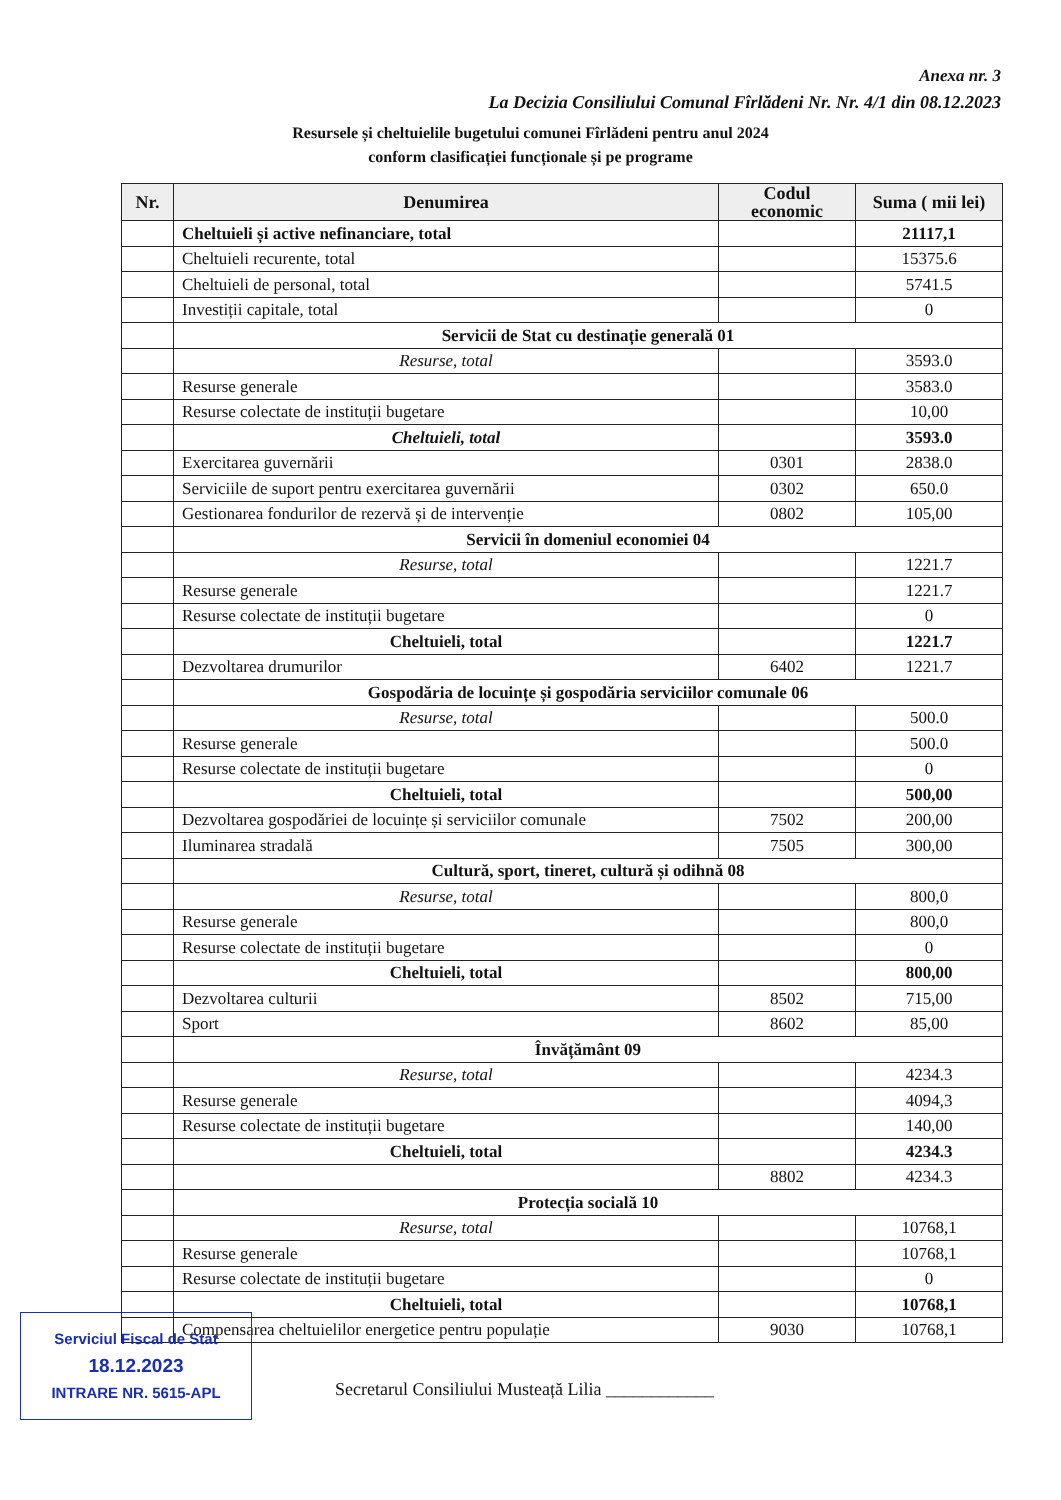Anexa nr. 3
La Decizia Consiliului Comunal Fîrlădeni Nr. Nr. 4/1 din 08.12.2023
Resursele și cheltuielile bugetului comunei Fîrlădeni pentru anul 2024
conform clasificației funcționale și pe programe
| Nr. | Denumirea | Codul economic | Suma ( mii lei) |
| --- | --- | --- | --- |
| | Cheltuieli și active nefinanciare, total | | 21117,1 |
| | Cheltuieli recurente, total | | 15375.6 |
| | Cheltuieli de personal, total | | 5741.5 |
| | Investiții capitale, total | | 0 |
| | Servicii de Stat cu destinație generală 01 | | |
| | Resurse, total | | 3593.0 |
| | Resurse generale | | 3583.0 |
| | Resurse colectate de instituții bugetare | | 10,00 |
| | Cheltuieli, total | | 3593.0 |
| | Exercitarea guvernării | 0301 | 2838.0 |
| | Serviciile de suport pentru exercitarea guvernării | 0302 | 650.0 |
| | Gestionarea fondurilor de rezervă și de intervenție | 0802 | 105,00 |
| | Servicii în domeniul economiei 04 | | |
| | Resurse, total | | 1221.7 |
| | Resurse generale | | 1221.7 |
| | Resurse colectate de instituții bugetare | | 0 |
| | Cheltuieli, total | | 1221.7 |
| | Dezvoltarea drumurilor | 6402 | 1221.7 |
| | Gospodăria de locuințe și gospodăria serviciilor comunale 06 | | |
| | Resurse, total | | 500.0 |
| | Resurse generale | | 500.0 |
| | Resurse colectate de instituții bugetare | | 0 |
| | Cheltuieli, total | | 500,00 |
| | Dezvoltarea gospodăriei de locuințe și serviciilor comunale | 7502 | 200,00 |
| | Iluminarea stradală | 7505 | 300,00 |
| | Cultură, sport, tineret, cultură și odihnă 08 | | |
| | Resurse, total | | 800,0 |
| | Resurse generale | | 800,0 |
| | Resurse colectate de instituții bugetare | | 0 |
| | Cheltuieli, total | | 800,00 |
| | Dezvoltarea culturii | 8502 | 715,00 |
| | Sport | 8602 | 85,00 |
| | Învățământ 09 | | |
| | Resurse, total | | 4234.3 |
| | Resurse generale | | 4094,3 |
| | Resurse colectate de instituții bugetare | | 140,00 |
| | Cheltuieli, total | | 4234.3 |
| | | 8802 | 4234.3 |
| | Protecția socială 10 | | |
| | Resurse, total | | 10768,1 |
| | Resurse generale | | 10768,1 |
| | Resurse colectate de instituții bugetare | | 0 |
| | Cheltuieli, total | | 10768,1 |
| | Compensarea cheltuielilor energetice pentru populație | 9030 | 10768,1 |
Secretarul Consiliului Musteață Lilia ____________
Serviciul Fiscal de Stat
18.12.2023
INTRARE NR. 5615-APL